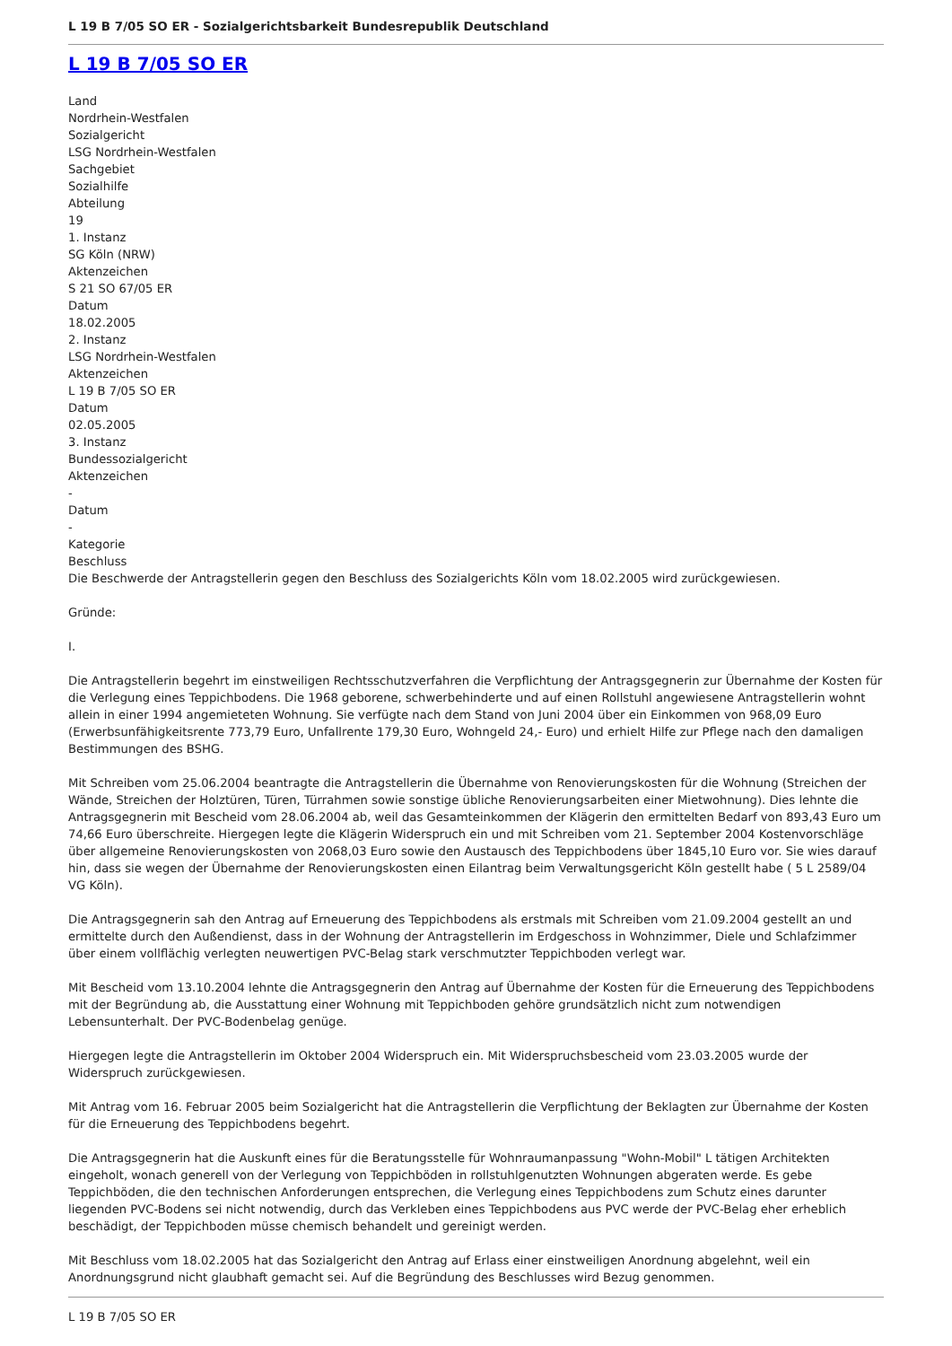L 19 B 7/05 SO ER - Sozialgerichtsbarkeit Bundesrepublik Deutschland
L 19 B 7/05 SO ER
Land
Nordrhein-Westfalen
Sozialgericht
LSG Nordrhein-Westfalen
Sachgebiet
Sozialhilfe
Abteilung
19
1. Instanz
SG Köln (NRW)
Aktenzeichen
S 21 SO 67/05 ER
Datum
18.02.2005
2. Instanz
LSG Nordrhein-Westfalen
Aktenzeichen
L 19 B 7/05 SO ER
Datum
02.05.2005
3. Instanz
Bundessozialgericht
Aktenzeichen
-
Datum
-
Kategorie
Beschluss
Die Beschwerde der Antragstellerin gegen den Beschluss des Sozialgerichts Köln vom 18.02.2005 wird zurückgewiesen.
Gründe:
I.
Die Antragstellerin begehrt im einstweiligen Rechtsschutzverfahren die Verpflichtung der Antragsgegnerin zur Übernahme der Kosten für die Verlegung eines Teppichbodens. Die 1968 geborene, schwerbehinderte und auf einen Rollstuhl angewiesene Antragstellerin wohnt allein in einer 1994 angemieteten Wohnung. Sie verfügte nach dem Stand von Juni 2004 über ein Einkommen von 968,09 Euro (Erwerbsunfähigkeitsrente 773,79 Euro, Unfallrente 179,30 Euro, Wohngeld 24,- Euro) und erhielt Hilfe zur Pflege nach den damaligen Bestimmungen des BSHG.
Mit Schreiben vom 25.06.2004 beantragte die Antragstellerin die Übernahme von Renovierungskosten für die Wohnung (Streichen der Wände, Streichen der Holztüren, Türen, Türrahmen sowie sonstige übliche Renovierungsarbeiten einer Mietwohnung). Dies lehnte die Antragsgegnerin mit Bescheid vom 28.06.2004 ab, weil das Gesamteinkommen der Klägerin den ermittelten Bedarf von 893,43 Euro um 74,66 Euro überschreite. Hiergegen legte die Klägerin Widerspruch ein und mit Schreiben vom 21. September 2004 Kostenvorschläge über allgemeine Renovierungskosten von 2068,03 Euro sowie den Austausch des Teppichbodens über 1845,10 Euro vor. Sie wies darauf hin, dass sie wegen der Übernahme der Renovierungskosten einen Eilantrag beim Verwaltungsgericht Köln gestellt habe ( 5 L 2589/04 VG Köln).
Die Antragsgegnerin sah den Antrag auf Erneuerung des Teppichbodens als erstmals mit Schreiben vom 21.09.2004 gestellt an und ermittelte durch den Außendienst, dass in der Wohnung der Antragstellerin im Erdgeschoss in Wohnzimmer, Diele und Schlafzimmer über einem vollflächig verlegten neuwertigen PVC-Belag stark verschmutzter Teppichboden verlegt war.
Mit Bescheid vom 13.10.2004 lehnte die Antragsgegnerin den Antrag auf Übernahme der Kosten für die Erneuerung des Teppichbodens mit der Begründung ab, die Ausstattung einer Wohnung mit Teppichboden gehöre grundsätzlich nicht zum notwendigen Lebensunterhalt. Der PVC-Bodenbelag genüge.
Hiergegen legte die Antragstellerin im Oktober 2004 Widerspruch ein. Mit Widerspruchsbescheid vom 23.03.2005 wurde der Widerspruch zurückgewiesen.
Mit Antrag vom 16. Februar 2005 beim Sozialgericht hat die Antragstellerin die Verpflichtung der Beklagten zur Übernahme der Kosten für die Erneuerung des Teppichbodens begehrt.
Die Antragsgegnerin hat die Auskunft eines für die Beratungsstelle für Wohnraumanpassung "Wohn-Mobil" L tätigen Architekten eingeholt, wonach generell von der Verlegung von Teppichböden in rollstuhlgenutzten Wohnungen abgeraten werde. Es gebe Teppichböden, die den technischen Anforderungen entsprechen, die Verlegung eines Teppichbodens zum Schutz eines darunter liegenden PVC-Bodens sei nicht notwendig, durch das Verkleben eines Teppichbodens aus PVC werde der PVC-Belag eher erheblich beschädigt, der Teppichboden müsse chemisch behandelt und gereinigt werden.
Mit Beschluss vom 18.02.2005 hat das Sozialgericht den Antrag auf Erlass einer einstweiligen Anordnung abgelehnt, weil ein Anordnungsgrund nicht glaubhaft gemacht sei. Auf die Begründung des Beschlusses wird Bezug genommen.
L 19 B 7/05 SO ER